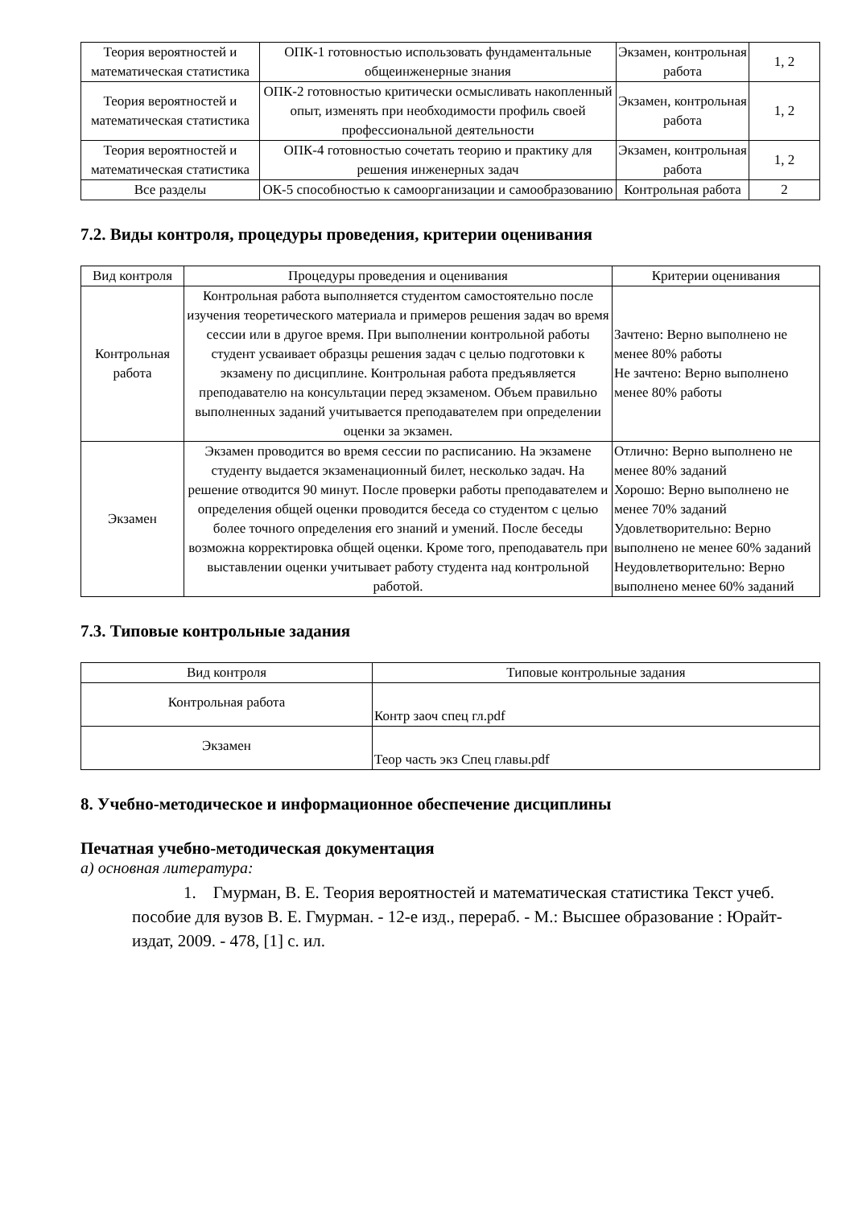| Теория вероятностей и математическая статистика | ОПК-1 готовностью использовать фундаментальные общеинженерные знания | Экзамен, контрольная работа | 1, 2 |
| Теория вероятностей и математическая статистика | ОПК-2 готовностью критически осмысливать накопленный опыт, изменять при необходимости профиль своей профессиональной деятельности | Экзамен, контрольная работа | 1, 2 |
| Теория вероятностей и математическая статистика | ОПК-4 готовностью сочетать теорию и практику для решения инженерных задач | Экзамен, контрольная работа | 1, 2 |
| Все разделы | ОК-5 способностью к самоорганизации и самообразованию | Контрольная работа | 2 |
7.2. Виды контроля, процедуры проведения, критерии оценивания
| Вид контроля | Процедуры проведения и оценивания | Критерии оценивания |
| --- | --- | --- |
| Контрольная работа | Контрольная работа выполняется студентом самостоятельно после изучения теоретического материала и примеров решения задач во время сессии или в другое время. При выполнении контрольной работы студент усваивает образцы решения задач с целью подготовки к экзамену по дисциплине. Контрольная работа предъявляется преподавателю на консультации перед экзаменом. Объем правильно выполненных заданий учитывается преподавателем при определении оценки за экзамен. | Зачтено: Верно выполнено не менее 80% работы Не зачтено: Верно выполнено менее 80% работы |
| Экзамен | Экзамен проводится во время сессии по расписанию. На экзамене студенту выдается экзаменационный билет, несколько задач. На решение отводится 90 минут. После проверки работы преподавателем и определения общей оценки проводится беседа со студентом с целью более точного определения его знаний и умений. После беседы возможна корректировка общей оценки. Кроме того, преподаватель при выставлении оценки учитывает работу студента над контрольной работой. | Отлично: Верно выполнено не менее 80% заданий Хорошо: Верно выполнено не менее 70% заданий Удовлетворительно: Верно выполнено не менее 60% заданий Неудовлетворительно: Верно выполнено менее 60% заданий |
7.3. Типовые контрольные задания
| Вид контроля | Типовые контрольные задания |
| --- | --- |
| Контрольная работа | Контр заоч спец гл.pdf |
| Экзамен | Теор часть экз Спец главы.pdf |
8. Учебно-методическое и информационное обеспечение дисциплины
Печатная учебно-методическая документация
а) основная литература:
1. Гмурман, В. Е. Теория вероятностей и математическая статистика Текст учеб. пособие для вузов В. Е. Гмурман. - 12-е изд., перераб. - М.: Высшее образование : Юрайт-издат, 2009. - 478, [1] с. ил.